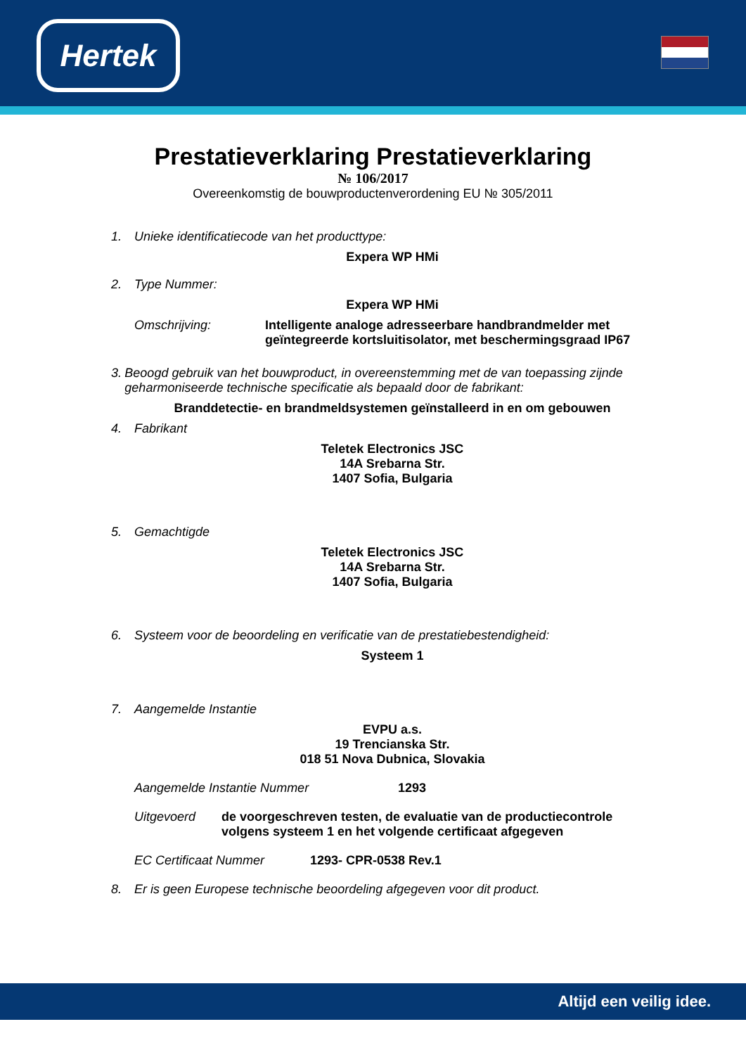Hertek
Prestatieverklaring Prestatieverklaring
№ 106/2017
Overeenkomstig de bouwproductenverordening EU № 305/2011
1. Unieke identificatiecode van het producttype:
Expera WP HMi
2. Type Nummer:
Expera WP HMi
Omschrijving: Intelligente analoge adresseerbare handbrandmelder met geïntegreerde kortsluitisolator, met beschermingsgraad IP67
3. Beoogd gebruik van het bouwproduct, in overeenstemming met de van toepassing zijnde geharmoniseerde technische specificatie als bepaald door de fabrikant:
Branddetectie- en brandmeldsystemen geïnstalleerd in en om gebouwen
4. Fabrikant
Teletek Electronics JSC
14A Srebarna Str.
1407 Sofia, Bulgaria
5. Gemachtigde
Teletek Electronics JSC
14A Srebarna Str.
1407 Sofia, Bulgaria
6. Systeem voor de beoordeling en verificatie van de prestatiebestendigheid:
Systeem 1
7. Aangemelde Instantie
EVPU a.s.
19 Trencianska Str.
018 51 Nova Dubnica, Slovakia
Aangemelde Instantie Nummer 1293
Uitgevoerd de voorgeschreven testen, de evaluatie van de productiecontrole volgens systeem 1 en het volgende certificaat afgegeven
EC Certificaat Nummer 1293- CPR-0538 Rev.1
8. Er is geen Europese technische beoordeling afgegeven voor dit product.
Altijd een veilig idee.